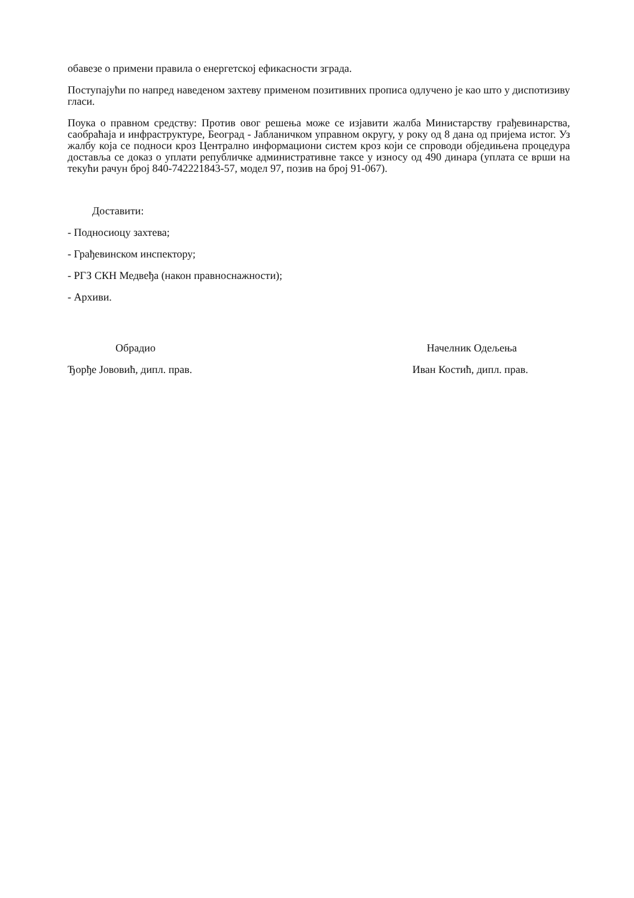обавезе о примени правила о енергетској ефикасности зграда.
Поступајући по напред наведеном захтеву применом позитивних прописа одлучено је као што у диспотизиву гласи.
Поука о правном средству: Против овог решења може се изјавити жалба Министарству грађевинарства, саобраћаја и инфраструктуре, Београд - Јабланичком управном округу, у року од 8 дана од пријема истог. Уз жалбу која се подноси кроз Централно информациони систем кроз који се спроводи обједињена процедура доставља се доказ о уплати републичке административне таксе у износу од 490 динара (уплата се врши на текући рачун број 840-742221843-57, модел 97, позив на број 91-067).
Доставити:
- Подносиоцу захтева;
- Грађевинском инспектору;
- РГЗ СКН Медвеђа (након правноснажности);
- Архиви.
Обрадио
Ђорђе Јововић, дипл. прав.
Начелник Одељења
Иван Костић, дипл. прав.